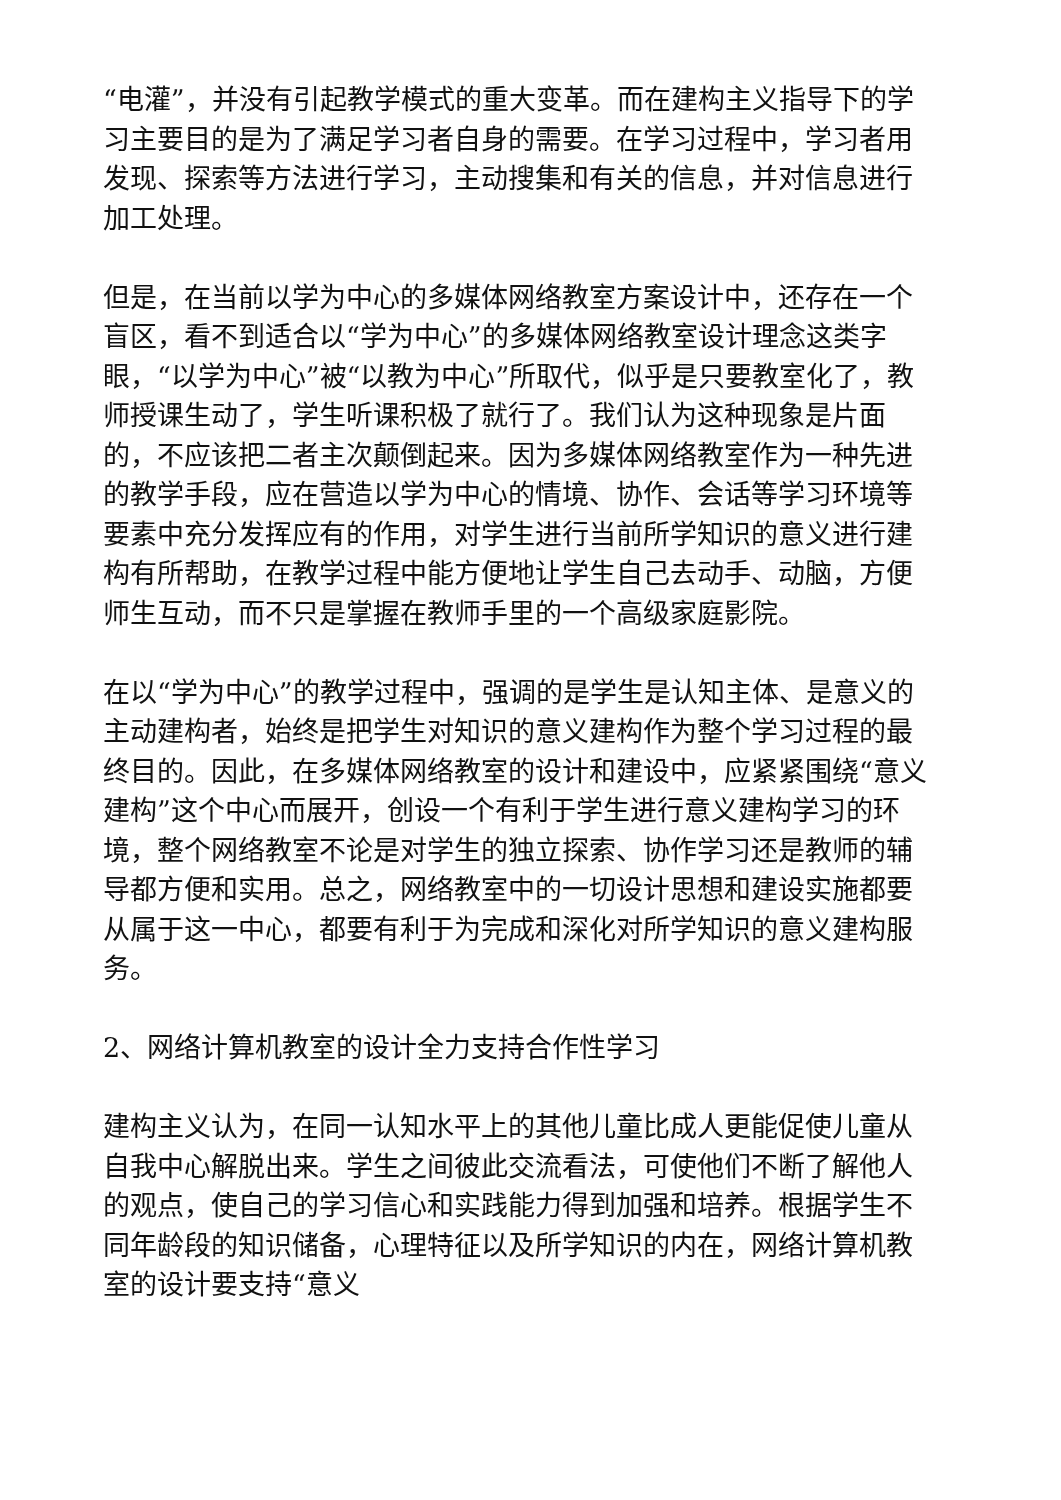“电灌”，并没有引起教学模式的重大变革。而在建构主义指导下的学习主要目的是为了满足学习者自身的需要。在学习过程中，学习者用发现、探索等方法进行学习，主动搜集和有关的信息，并对信息进行加工处理。
但是，在当前以学为中心的多媒体网络教室方案设计中，还存在一个盲区，看不到适合以“学为中心”的多媒体网络教室设计理念这类字眼，“以学为中心”被“以教为中心”所取代，似乎是只要教室化了，教师授课生动了，学生听课积极了就行了。我们认为这种现象是片面的，不应该把二者主次颠倒起来。因为多媒体网络教室作为一种先进的教学手段，应在营造以学为中心的情境、协作、会话等学习环境等要素中充分发挥应有的作用，对学生进行当前所学知识的意义进行建构有所帮助，在教学过程中能方便地让学生自己去动手、动脑，方便师生互动，而不只是掌握在教师手里的一个高级家庭影院。
在以“学为中心”的教学过程中，强调的是学生是认知主体、是意义的主动建构者，始终是把学生对知识的意义建构作为整个学习过程的最终目的。因此，在多媒体网络教室的设计和建设中，应紧紧围绕“意义建构”这个中心而展开，创设一个有利于学生进行意义建构学习的环境，整个网络教室不论是对学生的独立探索、协作学习还是教师的辅导都方便和实用。总之，网络教室中的一切设计思想和建设实施都要从属于这一中心，都要有利于为完成和深化对所学知识的意义建构服务。
2、网络计算机教室的设计全力支持合作性学习
建构主义认为，在同一认知水平上的其他儿童比成人更能促使儿童从自我中心解脱出来。学生之间彼此交流看法，可使他们不断了解他人的观点，使自己的学习信心和实践能力得到加强和培养。根据学生不同年龄段的知识储备，心理特征以及所学知识的内在，网络计算机教室的设计要支持“意义